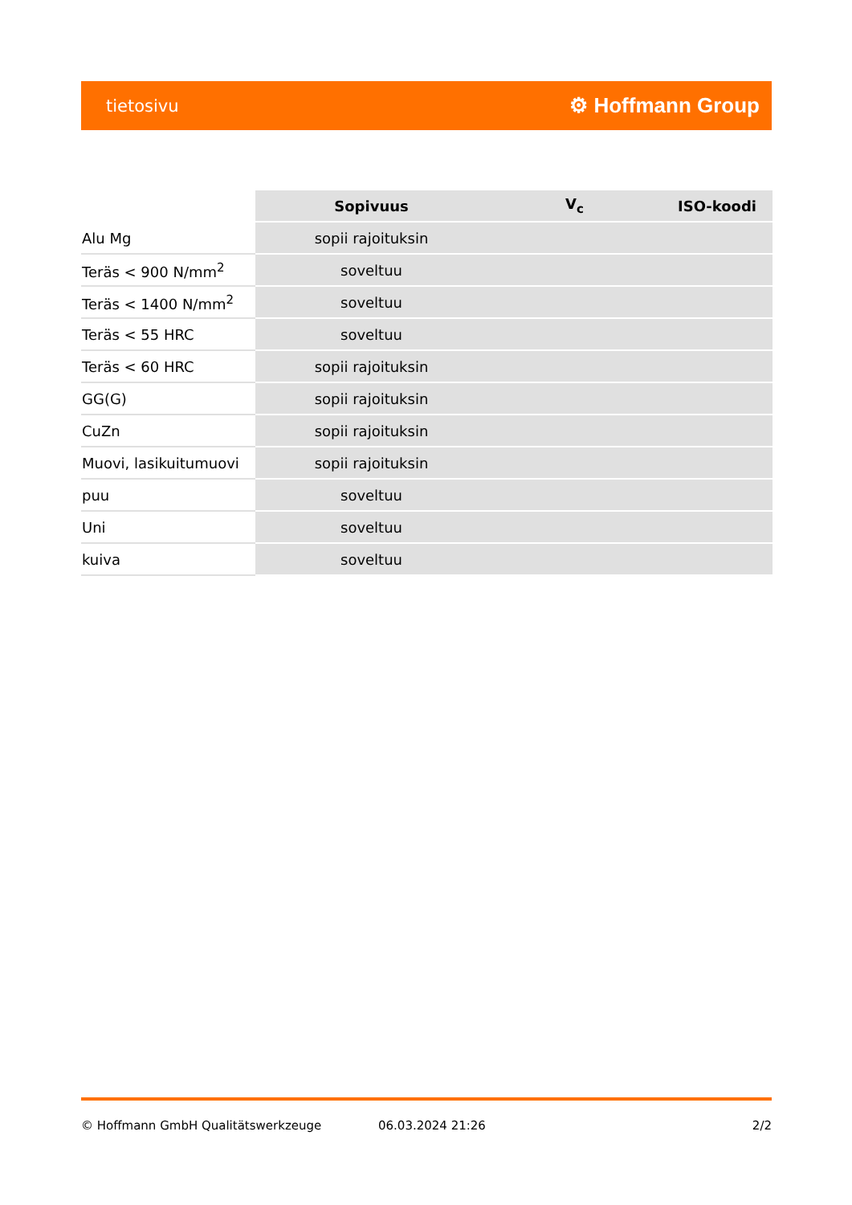tietosivu ⚙ Hoffmann Group
| | Sopivuus | V<sub>c</sub> | ISO-koodi |
| --- | --- | --- | --- |
| Alu Mg | sopii rajoituksin | | |
| Teräs < 900 N/mm<sup>2</sup> | soveltuu | | |
| Teräs < 1400 N/mm<sup>2</sup> | soveltuu | | |
| Teräs < 55 HRC | soveltuu | | |
| Teräs < 60 HRC | sopii rajoituksin | | |
| GG(G) | sopii rajoituksin | | |
| CuZn | sopii rajoituksin | | |
| Muovi, lasikuitumuovi | sopii rajoituksin | | |
| puu | soveltuu | | |
| Uni | soveltuu | | |
| kuiva | soveltuu | | |
© Hoffmann GmbH Qualitätswerkzeuge 06.03.2024 21:26 2/2